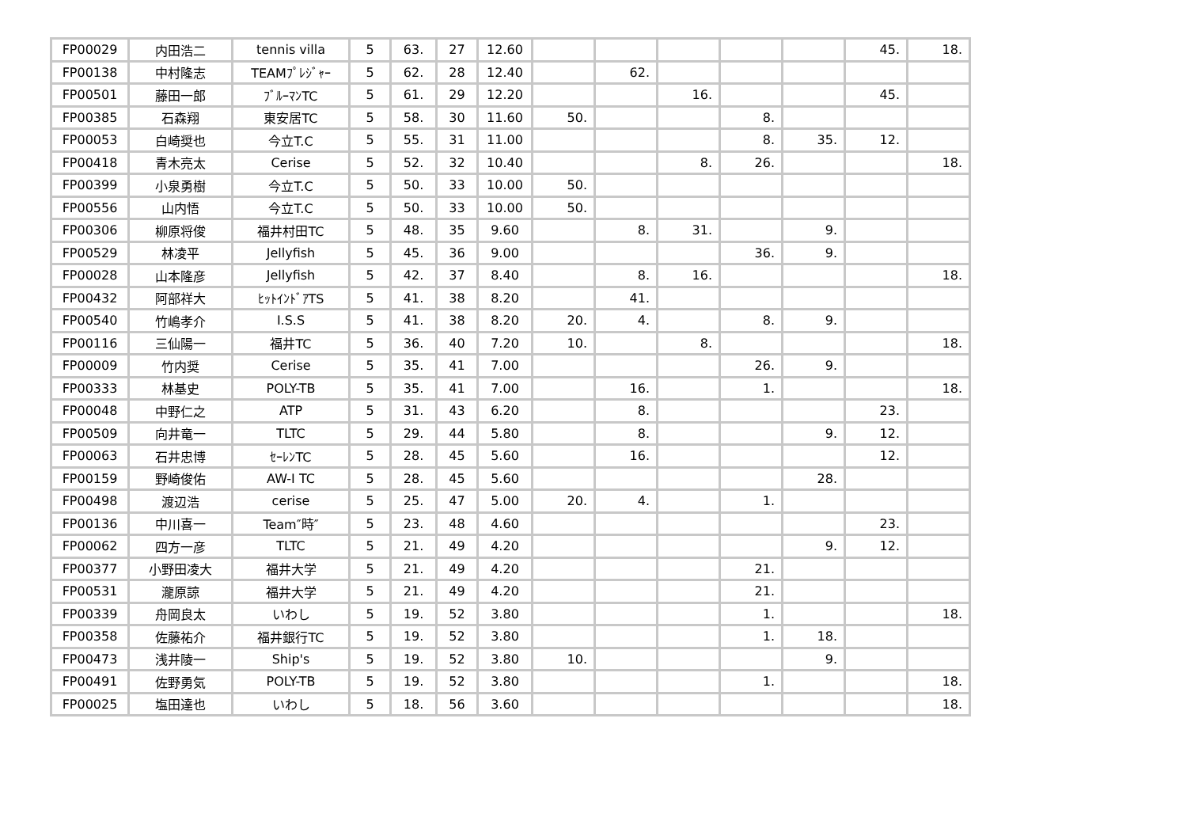| FP00029 | 内田浩二 | tennis villa | 5 | 63. | 27 | 12.60 | | | | | | 45. | 18. |
| FP00138 | 中村隆志 | TEAMﾌﾟﾚｼﾞｬｰ | 5 | 62. | 28 | 12.40 | | 62. | | | | | |
| FP00501 | 藤田一郎 | ﾌﾞﾙｰﾏﾝTC | 5 | 61. | 29 | 12.20 | | | 16. | | | 45. | |
| FP00385 | 石森翔 | 東安居TC | 5 | 58. | 30 | 11.60 | 50. | | | 8. | | | |
| FP00053 | 白崎奨也 | 今立T.C | 5 | 55. | 31 | 11.00 | | | | 8. | 35. | 12. | |
| FP00418 | 青木亮太 | Cerise | 5 | 52. | 32 | 10.40 | | | 8. | 26. | | | 18. |
| FP00399 | 小泉勇樹 | 今立T.C | 5 | 50. | 33 | 10.00 | 50. | | | | | | |
| FP00556 | 山内悟 | 今立T.C | 5 | 50. | 33 | 10.00 | 50. | | | | | | |
| FP00306 | 柳原将俊 | 福井村田TC | 5 | 48. | 35 | 9.60 | | 8. | 31. | | 9. | | |
| FP00529 | 林凌平 | Jellyfish | 5 | 45. | 36 | 9.00 | | | | 36. | 9. | | |
| FP00028 | 山本隆彦 | Jellyfish | 5 | 42. | 37 | 8.40 | | 8. | 16. | | | | 18. |
| FP00432 | 阿部祥大 | ﾋｯﾄｲﾝﾄﾞｱTS | 5 | 41. | 38 | 8.20 | | 41. | | | | | |
| FP00540 | 竹嶋孝介 | I.S.S | 5 | 41. | 38 | 8.20 | 20. | 4. | | 8. | 9. | | |
| FP00116 | 三仙陽一 | 福井TC | 5 | 36. | 40 | 7.20 | 10. | | 8. | | | | 18. |
| FP00009 | 竹内奨 | Cerise | 5 | 35. | 41 | 7.00 | | | | 26. | 9. | | |
| FP00333 | 林基史 | POLY-TB | 5 | 35. | 41 | 7.00 | | 16. | | 1. | | | 18. |
| FP00048 | 中野仁之 | ATP | 5 | 31. | 43 | 6.20 | | 8. | | | | 23. | |
| FP00509 | 向井竜一 | TLTC | 5 | 29. | 44 | 5.80 | | 8. | | | 9. | 12. | |
| FP00063 | 石井忠博 | ｾｰﾚﾝTC | 5 | 28. | 45 | 5.60 | | 16. | | | | 12. | |
| FP00159 | 野崎俊佑 | AW-I TC | 5 | 28. | 45 | 5.60 | | | | | 28. | | |
| FP00498 | 渡辺浩 | cerise | 5 | 25. | 47 | 5.00 | 20. | 4. | | 1. | | | |
| FP00136 | 中川喜一 | Team″時″ | 5 | 23. | 48 | 4.60 | | | | | | 23. | |
| FP00062 | 四方一彦 | TLTC | 5 | 21. | 49 | 4.20 | | | | | 9. | 12. | |
| FP00377 | 小野田凌大 | 福井大学 | 5 | 21. | 49 | 4.20 | | | | 21. | | | |
| FP00531 | 瀧原諒 | 福井大学 | 5 | 21. | 49 | 4.20 | | | | 21. | | | |
| FP00339 | 舟岡良太 | いわし | 5 | 19. | 52 | 3.80 | | | | 1. | | | 18. |
| FP00358 | 佐藤祐介 | 福井銀行TC | 5 | 19. | 52 | 3.80 | | | | 1. | 18. | | |
| FP00473 | 浅井陵一 | Ship's | 5 | 19. | 52 | 3.80 | 10. | | | | 9. | | |
| FP00491 | 佐野勇気 | POLY-TB | 5 | 19. | 52 | 3.80 | | | | 1. | | | 18. |
| FP00025 | 塩田達也 | いわし | 5 | 18. | 56 | 3.60 | | | | | | | 18. |